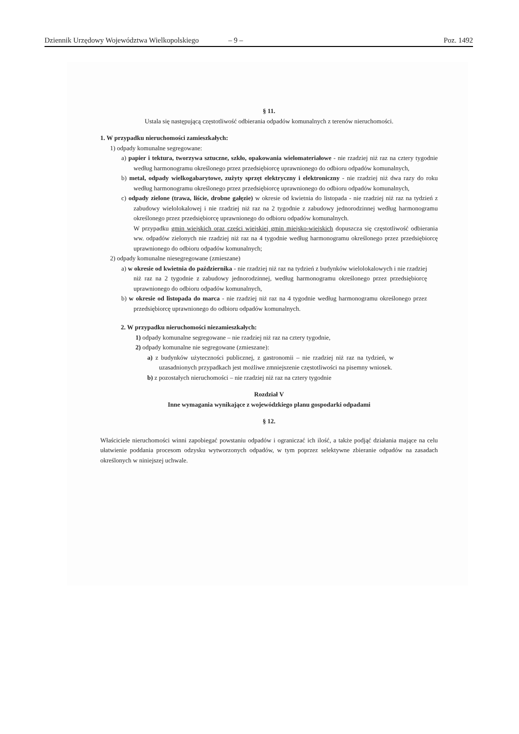Dziennik Urzędowy Województwa Wielkopolskiego – 9 – Poz. 1492
§ 11.
Ustala się następującą częstotliwość odbierania odpadów komunalnych z terenów nieruchomości.
1. W przypadku nieruchomości zamieszkałych:
1) odpady komunalne segregowane:
a) papier i tektura, tworzywa sztuczne, szkło, opakowania wielomateriałowe - nie rzadziej niż raz na cztery tygodnie według harmonogramu określonego przez przedsiębiorcę uprawnionego do odbioru odpadów komunalnych,
b) metal, odpady wielkogabarytowe, zużyty sprzęt elektryczny i elektroniczny - nie rzadziej niż dwa razy do roku według harmonogramu określonego przez przedsiębiorcę uprawnionego do odbioru odpadów komunalnych,
c) odpady zielone (trawa, liście, drobne gałęzie) w okresie od kwietnia do listopada - nie rzadziej niż raz na tydzień z zabudowy wielolokalowej i nie rzadziej niż raz na 2 tygodnie z zabudowy jednorodzinnej według harmonogramu określonego przez przedsiębiorcę uprawnionego do odbioru odpadów komunalnych.
W przypadku gmin wiejskich oraz części wiejskiej gmin miejsko-wiejskich dopuszcza się częstotliwość odbierania ww. odpadów zielonych nie rzadziej niż raz na 4 tygodnie według harmonogramu określonego przez przedsiębiorcę uprawnionego do odbioru odpadów komunalnych;
2) odpady komunalne niesegregowane (zmieszane)
a) w okresie od kwietnia do października - nie rzadziej niż raz na tydzień z budynków wielolokalowych i nie rzadziej niż raz na 2 tygodnie z zabudowy jednorodzinnej, według harmonogramu określonego przez przedsiębiorcę uprawnionego do odbioru odpadów komunalnych,
b) w okresie od listopada do marca - nie rzadziej niż raz na 4 tygodnie według harmonogramu określonego przez przedsiębiorcę uprawnionego do odbioru odpadów komunalnych.
2. W przypadku nieruchomości niezamieszkałych:
1) odpady komunalne segregowane – nie rzadziej niż raz na cztery tygodnie,
2) odpady komunalne nie segregowane (zmieszane):
a) z budynków użyteczności publicznej, z gastronomii – nie rzadziej niż raz na tydzień, w uzasadnionych przypadkach jest możliwe zmniejszenie częstotliwości na pisemny wniosek.
b) z pozostałych nieruchomości – nie rzadziej niż raz na cztery tygodnie
Rozdział V
Inne wymagania wynikające z wojewódzkiego planu gospodarki odpadami
§ 12.
Właściciele nieruchomości winni zapobiegać powstaniu odpadów i ograniczać ich ilość, a także podjąć działania mające na celu ułatwienie poddania procesom odzysku wytworzonych odpadów, w tym poprzez selektywne zbieranie odpadów na zasadach określonych w niniejszej uchwale.